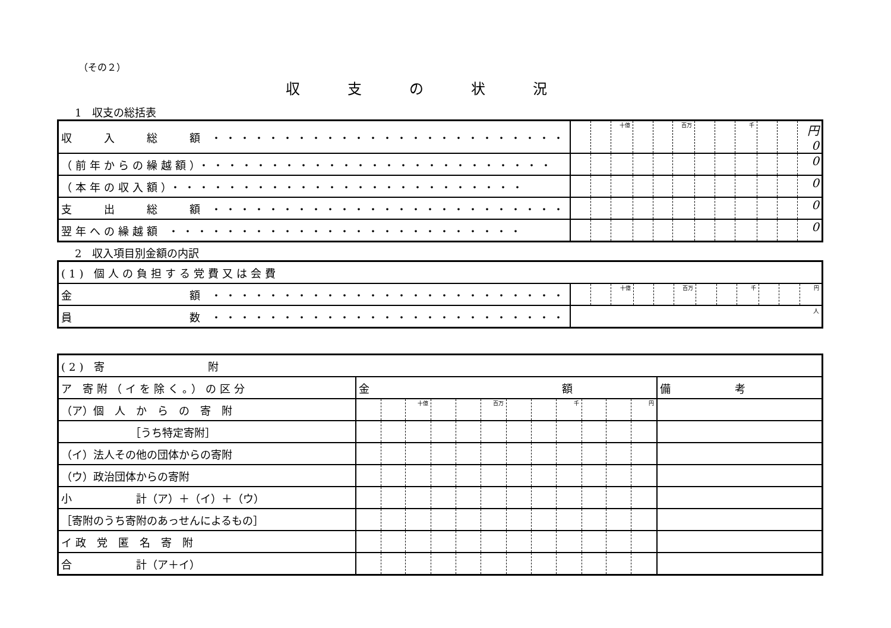（その２）
収支の状況
1　収支の総括表
| 収 入 総 額 ・・・・・・・・・・・・・・・・・・・・・・・・・ | | | 十億 | | | 百万 | | | 千 | | | 円 0 |
| （前年からの繰越額）・・・・・・・・・・・・・・・・・・・・・・・・・ | | | | | | | | | | | | 0 |
| （本年の収入額）・・・・・・・・・・・・・・・・・・・・・・・・・ | | | | | | | | | | | | 0 |
| 支 出 総 額 ・・・・・・・・・・・・・・・・・・・・・・・・・ | | | | | | | | | | | | 0 |
| 翌年への繰越額 ・・・・・・・・・・・・・・・・・・・・・・・・・ | | | | | | | | | | | | 0 |
2　収入項目別金額の内訳
| (1) 個人の負担する党費又は会費 | | | | | | | | | | | | |
| 金 額 ・・・・・・・・・・・・・・・・・・・・・・・・・ | | | 十億 | | | 百万 | | | 千 | | | 円 |
| 員 数 ・・・・・・・・・・・・・・・・・・・・・・・・・ | 人 | | | | | | | | | | | |
| (2) 寄 附 | | | | | | | | | | | | | |
| ア 寄附（イを除く。）の区分 | 金 額 | | | | | | | | | | | | 備 考 |
| （ア）個 人 か ら の 寄 附 | | | 十億 | | | 百万 | | | 千 | | | 円 | |
| ［うち特定寄附］ | | | | | | | | | | | | | |
| （イ）法人その他の団体からの寄附 | | | | | | | | | | | | | |
| （ウ）政治団体からの寄附 | | | | | | | | | | | | | |
| 小 計（ア）＋（イ）＋（ウ） | | | | | | | | | | | | | |
| ［寄附のうち寄附のあっせんによるもの］ | | | | | | | | | | | | | |
| イ 政 党 匿 名 寄 附 | | | | | | | | | | | | | |
| 合 計（ア＋イ） | | | | | | | | | | | | | |